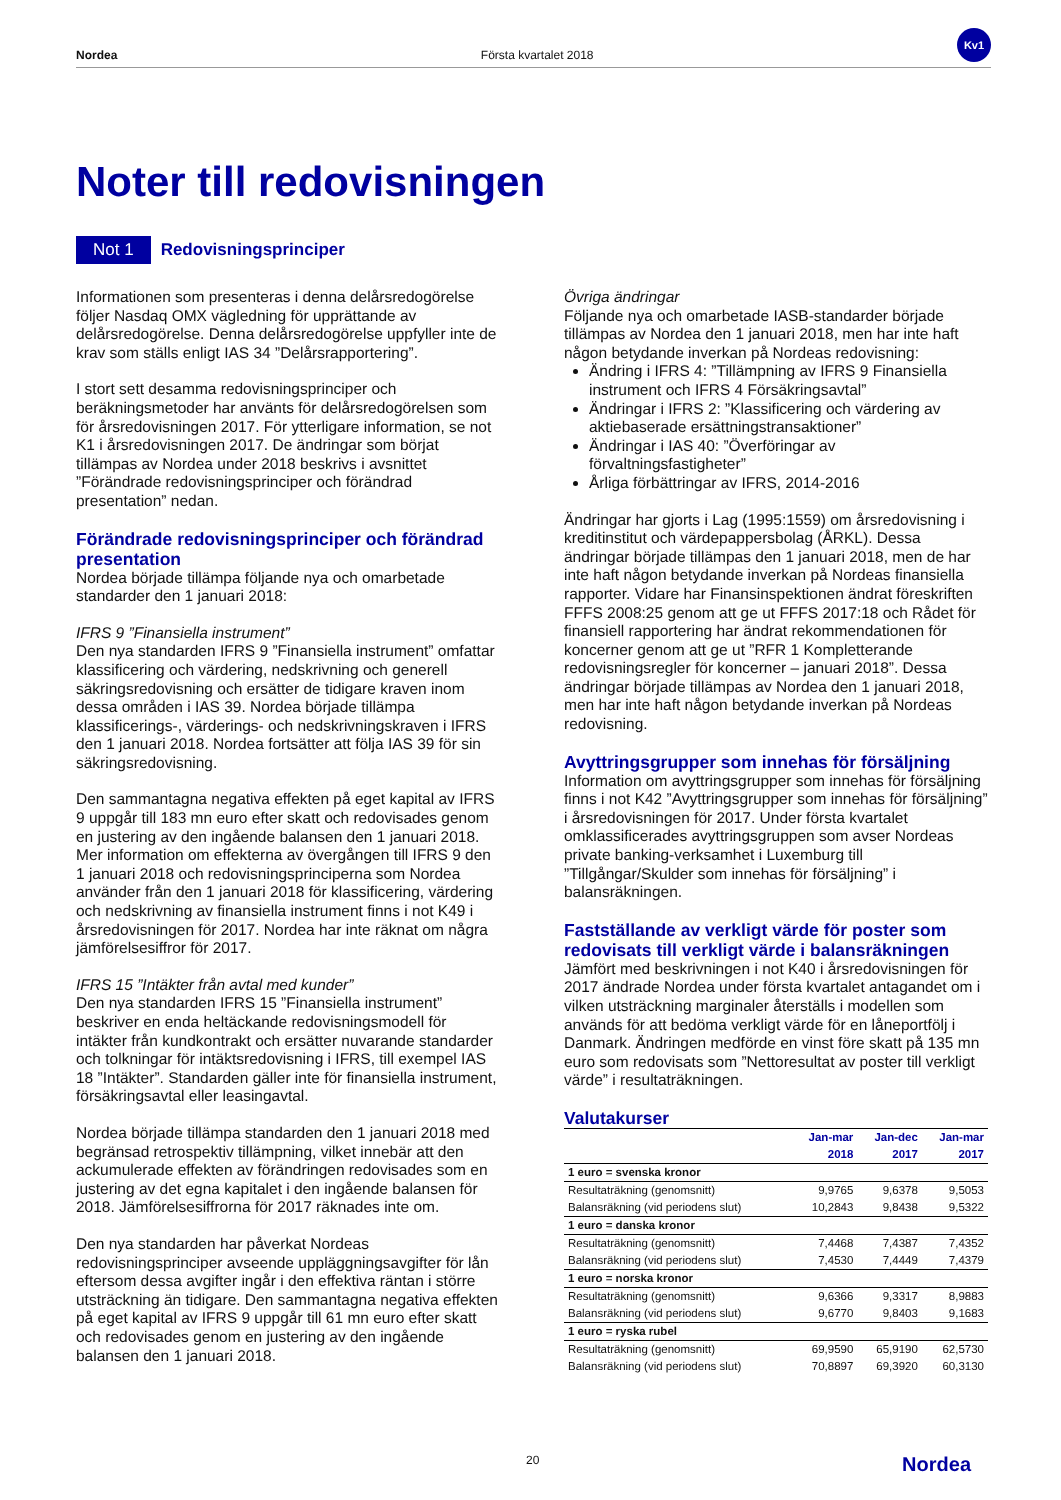Nordea Första kvartalet 2018 Kv1
Noter till redovisningen
Not 1 Redovisningsprinciper
Informationen som presenteras i denna delårsredogörelse följer Nasdaq OMX vägledning för upprättande av delårsredogörelse. Denna delårsredogörelse uppfyller inte de krav som ställs enligt IAS 34 ”Delårsrapportering”.
I stort sett desamma redovisningsprinciper och beräkningsmetoder har använts för delårsredogörelsen som för årsredovisningen 2017. För ytterligare information, se not K1 i årsredovisningen 2017. De ändringar som börjat tillämpas av Nordea under 2018 beskrivs i avsnittet ”Förändrade redovisningsprinciper och förändrad presentation” nedan.
Förändrade redovisningsprinciper och förändrad presentation
Nordea började tillämpa följande nya och omarbetade standarder den 1 januari 2018:
IFRS 9 ”Finansiella instrument”
Den nya standarden IFRS 9 ”Finansiella instrument” omfattar klassificering och värdering, nedskrivning och generell säkringsredovisning och ersätter de tidigare kraven inom dessa områden i IAS 39. Nordea började tillämpa klassificerings-, värderings- och nedskrivningskraven i IFRS den 1 januari 2018. Nordea fortsätter att följa IAS 39 för sin säkringsredovisning.
Den sammantagna negativa effekten på eget kapital av IFRS 9 uppgår till 183 mn euro efter skatt och redovisades genom en justering av den ingående balansen den 1 januari 2018. Mer information om effekterna av övergången till IFRS 9 den 1 januari 2018 och redovisningsprinciperna som Nordea använder från den 1 januari 2018 för klassificering, värdering och nedskrivning av finansiella instrument finns i not K49 i årsredovisningen för 2017. Nordea har inte räknat om några jämförelsesiffror för 2017.
IFRS 15 ”Intäkter från avtal med kunder”
Den nya standarden IFRS 15 ”Finansiella instrument” beskriver en enda heltäckande redovisningsmodell för intäkter från kundkontrakt och ersätter nuvarande standarder och tolkningar för intäktsredovisning i IFRS, till exempel IAS 18 ”Intäkter”. Standarden gäller inte för finansiella instrument, försäkringsavtal eller leasingavtal.
Nordea började tillämpa standarden den 1 januari 2018 med begränsad retrospektiv tillämpning, vilket innebär att den ackumulerade effekten av förändringen redovisades som en justering av det egna kapitalet i den ingående balansen för 2018. Jämförelsesiffrorna för 2017 räknades inte om.
Den nya standarden har påverkat Nordeas redovisningsprinciper avseende uppläggningsavgifter för lån eftersom dessa avgifter ingår i den effektiva räntan i större utsträckning än tidigare. Den sammantagna negativa effekten på eget kapital av IFRS 9 uppgår till 61 mn euro efter skatt och redovisades genom en justering av den ingående balansen den 1 januari 2018.
Övriga ändringar
Följande nya och omarbetade IASB-standarder började tillämpas av Nordea den 1 januari 2018, men har inte haft någon betydande inverkan på Nordeas redovisning:
Ändring i IFRS 4: ”Tillämpning av IFRS 9 Finansiella instrument och IFRS 4 Försäkringsavtal”
Ändringar i IFRS 2: ”Klassificering och värdering av aktiebaserade ersättningstransaktioner”
Ändringar i IAS 40: ”Överföringar av förvaltningsfastigheter”
Årliga förbättringar av IFRS, 2014-2016
Ändringar har gjorts i Lag (1995:1559) om årsredovisning i kreditinstitut och värdepappersbolag (ÅRKL). Dessa ändringar började tillämpas den 1 januari 2018, men de har inte haft någon betydande inverkan på Nordeas finansiella rapporter. Vidare har Finansinspektionen ändrat föreskriften FFFS 2008:25 genom att ge ut FFFS 2017:18 och Rådet för finansiell rapportering har ändrat rekommendationen för koncerner genom att ge ut ”RFR 1 Kompletterande redovisningsregler för koncerner – januari 2018”. Dessa ändringar började tillämpas av Nordea den 1 januari 2018, men har inte haft någon betydande inverkan på Nordeas redovisning.
Avyttringsgrupper som innehas för försäljning
Information om avyttringsgrupper som innehas för försäljning finns i not K42 ”Avyttringsgrupper som innehas för försäljning” i årsredovisningen för 2017. Under första kvartalet omklassificerades avyttringsgruppen som avser Nordeas private banking-verksamhet i Luxemburg till ”Tillgångar/Skulder som innehas för försäljning” i balansräkningen.
Fastställande av verkligt värde för poster som redovisats till verkligt värde i balansräkningen
Jämfört med beskrivningen i not K40 i årsredovisningen för 2017 ändrade Nordea under första kvartalet antagandet om i vilken utsträckning marginaler återställs i modellen som används för att bedöma verkligt värde för en låneportfölj i Danmark. Ändringen medförde en vinst före skatt på 135 mn euro som redovisats som ”Nettoresultat av poster till verkligt värde” i resultaträkningen.
Valutakurser
| | Jan-mar 2018 | Jan-dec 2017 | Jan-mar 2017 |
| --- | --- | --- | --- |
| 1 euro = svenska kronor | | | |
| Resultaträkning (genomsnitt) | 9,9765 | 9,6378 | 9,5053 |
| Balansräkning (vid periodens slut) | 10,2843 | 9,8438 | 9,5322 |
| 1 euro = danska kronor | | | |
| Resultaträkning (genomsnitt) | 7,4468 | 7,4387 | 7,4352 |
| Balansräkning (vid periodens slut) | 7,4530 | 7,4449 | 7,4379 |
| 1 euro = norska kronor | | | |
| Resultaträkning (genomsnitt) | 9,6366 | 9,3317 | 8,9883 |
| Balansräkning (vid periodens slut) | 9,6770 | 9,8403 | 9,1683 |
| 1 euro = ryska rubel | | | |
| Resultaträkning (genomsnitt) | 69,9590 | 65,9190 | 62,5730 |
| Balansräkning (vid periodens slut) | 70,8897 | 69,3920 | 60,3130 |
20 Nordea